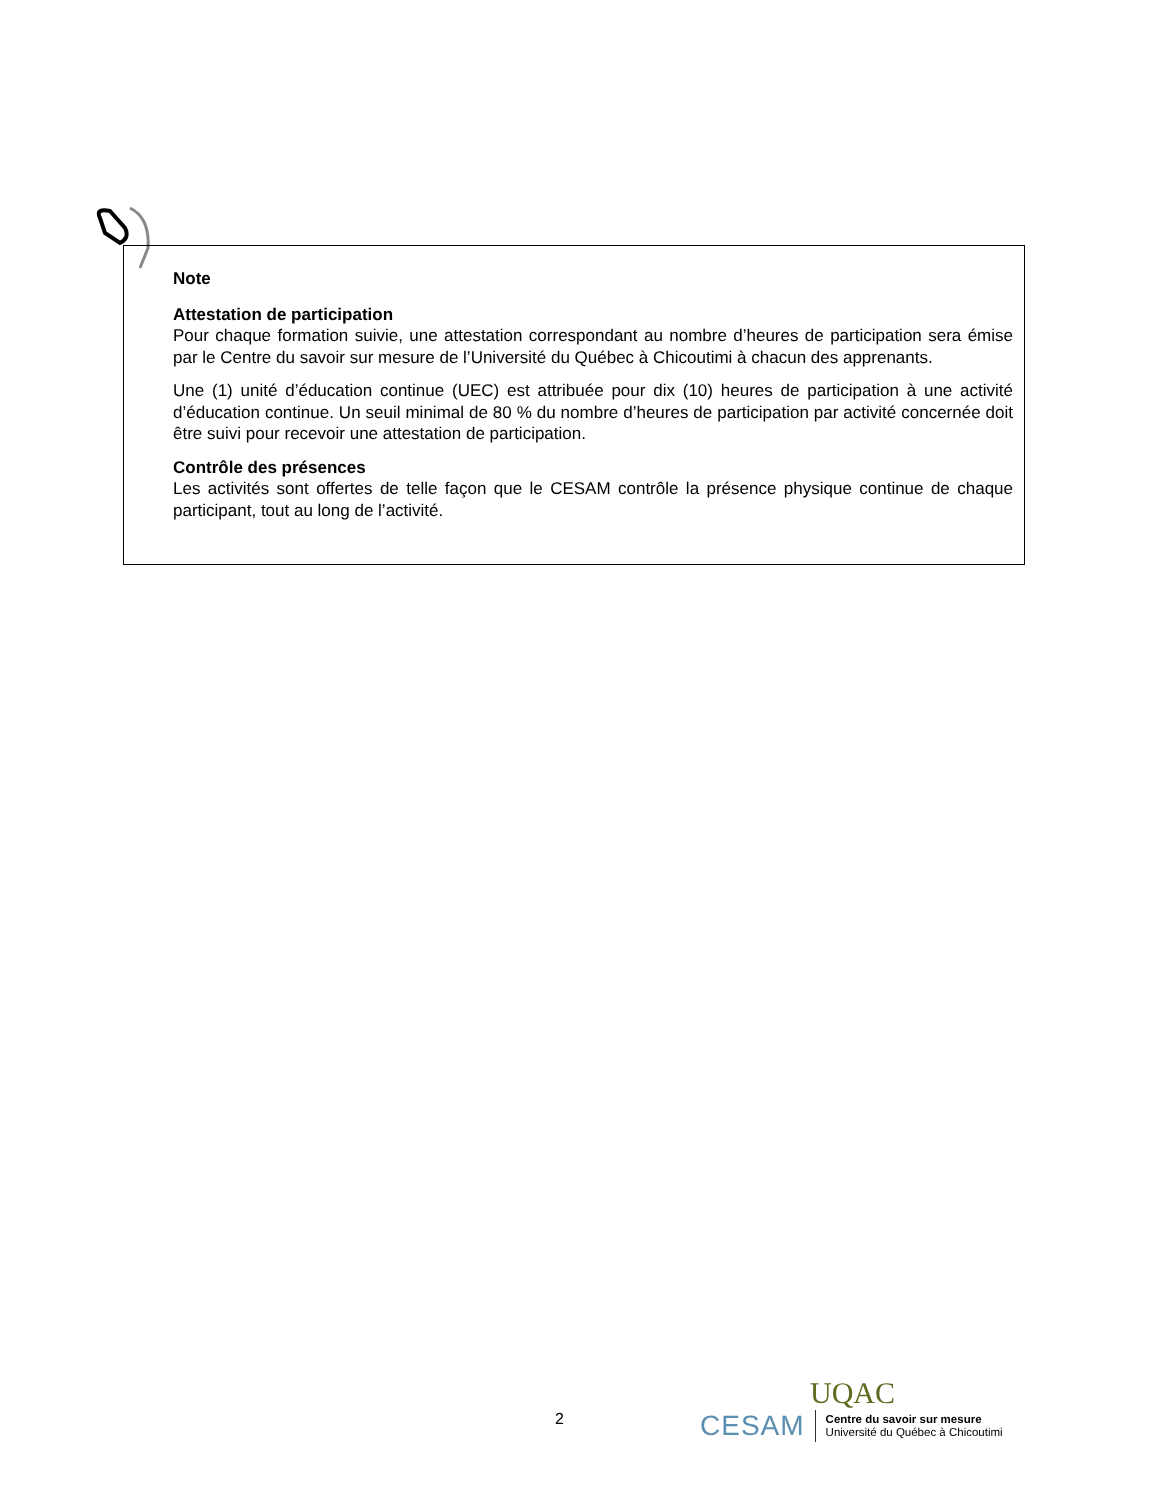Note
Attestation de participation
Pour chaque formation suivie, une attestation correspondant au nombre d’heures de participation sera émise par le Centre du savoir sur mesure de l’Université du Québec à Chicoutimi à chacun des apprenants.
Une (1) unité d’éducation continue (UEC) est attribuée pour dix (10) heures de participation à une activité d’éducation continue. Un seuil minimal de 80 % du nombre d’heures de participation par activité concernée doit être suivi pour recevoir une attestation de participation.
Contrôle des présences
Les activités sont offertes de telle façon que le CESAM contrôle la présence physique continue de chaque participant, tout au long de l’activité.
2
UQAC
CESAM
Centre du savoir sur mesure
Université du Québec à Chicoutimi